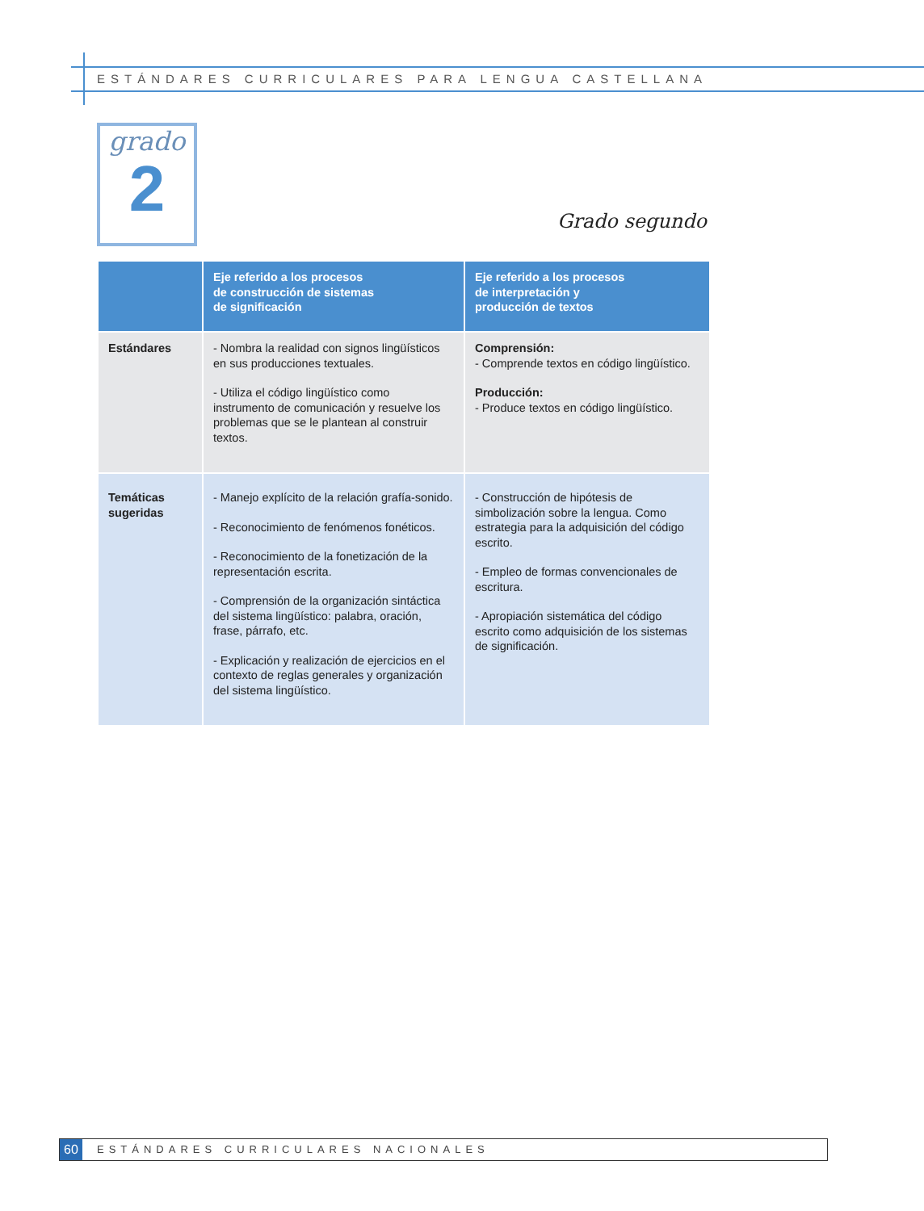ESTÁNDARES CURRICULARES PARA LENGUA CASTELLANA
grado
2
Grado segundo
| | Eje referido a los procesos de construcción de sistemas de significación | Eje referido a los procesos de interpretación y producción de textos |
| --- | --- | --- |
| Estándares | - Nombra la realidad con signos lingüísticos en sus producciones textuales. - Utiliza el código lingüístico como instrumento de comunicación y resuelve los problemas que se le plantean al construir textos. | Comprensión: - Comprende textos en código lingüístico. Producción: - Produce textos en código lingüístico. |
| Temáticas sugeridas | - Manejo explícito de la relación grafía-sonido. - Reconocimiento de fenómenos fonéticos. - Reconocimiento de la fonetización de la representación escrita. - Comprensión de la organización sintáctica del sistema lingüístico: palabra, oración, frase, párrafo, etc. - Explicación y realización de ejercicios en el contexto de reglas generales y organización del sistema lingüístico. | - Construcción de hipótesis de simbolización sobre la lengua. Como estrategia para la adquisición del código escrito. - Empleo de formas convencionales de escritura. - Apropiación sistemática del código escrito como adquisición de los sistemas de significación. |
60
ESTÁNDARES CURRICULARES NACIONALES